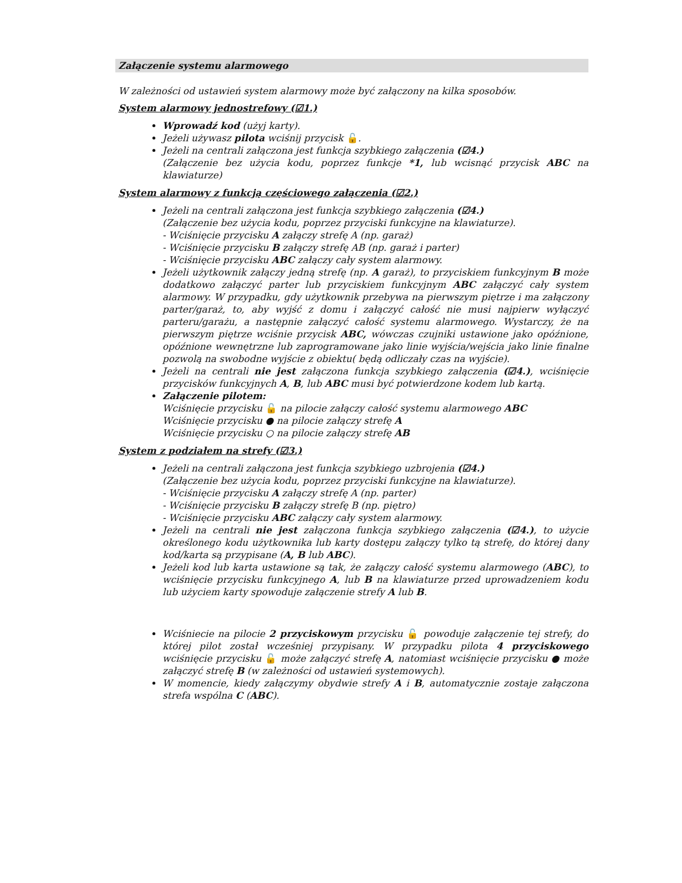Załączenie systemu alarmowego
W zależności od ustawień system alarmowy może być załączony na kilka sposobów.
System alarmowy jednostrefowy (☑1.)
Wprowadź kod (użyj karty).
Jeżeli używasz pilota wciśnij przycisk 🔓.
Jeżeli na centrali załączona jest funkcja szybkiego załączenia (☑4.)
(Załączenie bez użycia kodu, poprzez funkcje *1, lub wcisnąć przycisk ABC na klawiaturze)
System alarmowy z funkcją częściowego załączenia (☑2.)
Jeżeli na centrali załączona jest funkcja szybkiego załączenia (☑4.)
(Załączenie bez użycia kodu, poprzez przyciski funkcyjne na klawiaturze).
- Wciśnięcie przycisku A załączy strefę A (np. garaż)
- Wciśnięcie przycisku B załączy strefę AB (np. garaż i parter)
- Wciśnięcie przycisku ABC załączy cały system alarmowy.
Jeżeli użytkownik załączy jedną strefę (np. A garaż), to przyciskiem funkcyjnym B może dodatkowo załączyć parter lub przyciskiem funkcyjnym ABC załączyć cały system alarmowy. W przypadku, gdy użytkownik przebywa na pierwszym piętrze i ma załączony parter/garaż, to, aby wyjść z domu i załączyć całość nie musi najpierw wyłączyć parteru/garażu, a następnie załączyć całość systemu alarmowego. Wystarczy, że na pierwszym piętrze wciśnie przycisk ABC, wówczas czujniki ustawione jako opóźnione, opóźnione wewnętrzne lub zaprogramowane jako linie wyjścia/wejścia jako linie finalne pozwolą na swobodne wyjście z obiektu( będą odliczały czas na wyjście).
Jeżeli na centrali nie jest załączona funkcja szybkiego załączenia (☑4.), wciśnięcie przycisków funkcyjnych A, B, lub ABC musi być potwierdzone kodem lub kartą.
Załączenie pilotem:
Wciśnięcie przycisku 🔓 na pilocie załączy całość systemu alarmowego ABC
Wciśnięcie przycisku ● na pilocie załączy strefę A
Wciśnięcie przycisku ○ na pilocie załączy strefę AB
System z podziałem na strefy (☑3.)
Jeżeli na centrali załączona jest funkcja szybkiego uzbrojenia (☑4.)
(Załączenie bez użycia kodu, poprzez przyciski funkcyjne na klawiaturze).
- Wciśnięcie przycisku A załączy strefę A (np. parter)
- Wciśnięcie przycisku B załączy strefę B (np. piętro)
- Wciśnięcie przycisku ABC załączy cały system alarmowy.
Jeżeli na centrali nie jest załączona funkcja szybkiego załączenia (☑4.), to użycie określonego kodu użytkownika lub karty dostępu załączy tylko tą strefę, do której dany kod/karta są przypisane (A, B lub ABC).
Jeżeli kod lub karta ustawione są tak, że załączy całość systemu alarmowego (ABC), to wciśnięcie przycisku funkcyjnego A, lub B na klawiaturze przed uprowadzeniem kodu lub użyciem karty spowoduje załączenie strefy A lub B.
Wciśniecie na pilocie 2 przyciskowym przycisku 🔓 powoduje załączenie tej strefy, do której pilot został wcześniej przypisany. W przypadku pilota 4 przyciskowego wciśnięcie przycisku 🔓 może załączyć strefę A, natomiast wciśnięcie przycisku ● może załączyć strefę B (w zależności od ustawień systemowych).
W momencie, kiedy załączymy obydwie strefy A i B, automatycznie zostaje załączona strefa wspólna C (ABC).